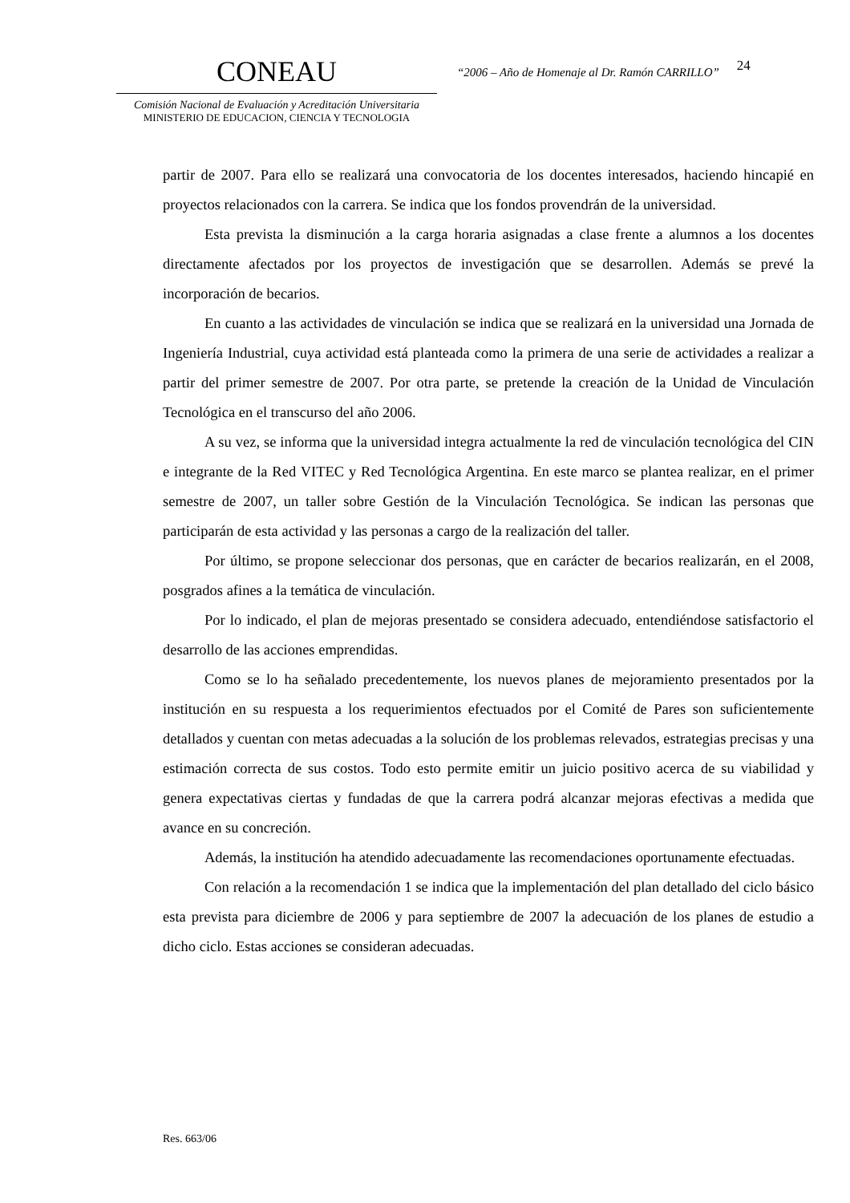CONEAU
Comisión Nacional de Evaluación y Acreditación Universitaria
MINISTERIO DE EDUCACION, CIENCIA Y TECNOLOGIA
“2006 – Año de Homenaje al Dr. Ramón CARRILLO”
24
partir de 2007. Para ello se realizará una convocatoria de los docentes interesados, haciendo hincapié en proyectos relacionados con la carrera. Se indica que los fondos provendrán de la universidad.
Esta prevista la disminución a la carga horaria asignadas a clase frente a alumnos a los docentes directamente afectados por los proyectos de investigación que se desarrollen. Además se prevé la incorporación de becarios.
En cuanto a las actividades de vinculación se indica que se realizará en la universidad una Jornada de Ingeniería Industrial, cuya actividad está planteada como la primera de una serie de actividades a realizar a partir del primer semestre de 2007. Por otra parte, se pretende la creación de la Unidad de Vinculación Tecnológica en el transcurso del año 2006.
A su vez, se informa que la universidad integra actualmente la red de vinculación tecnológica del CIN e integrante de la Red VITEC y Red Tecnológica Argentina. En este marco se plantea realizar, en el primer semestre de 2007, un taller sobre Gestión de la Vinculación Tecnológica. Se indican las personas que participarán de esta actividad y las personas a cargo de la realización del taller.
Por último, se propone seleccionar dos personas, que en carácter de becarios realizarán, en el 2008, posgrados afines a la temática de vinculación.
Por lo indicado, el plan de mejoras presentado se considera adecuado, entendiéndose satisfactorio el desarrollo de las acciones emprendidas.
Como se lo ha señalado precedentemente, los nuevos planes de mejoramiento presentados por la institución en su respuesta a los requerimientos efectuados por el Comité de Pares son suficientemente detallados y cuentan con metas adecuadas a la solución de los problemas relevados, estrategias precisas y una estimación correcta de sus costos. Todo esto permite emitir un juicio positivo acerca de su viabilidad y genera expectativas ciertas y fundadas de que la carrera podrá alcanzar mejoras efectivas a medida que avance en su concreción.
Además, la institución ha atendido adecuadamente las recomendaciones oportunamente efectuadas.
Con relación a la recomendación 1 se indica que la implementación del plan detallado del ciclo básico esta prevista para diciembre de 2006 y para septiembre de 2007 la adecuación de los planes de estudio a dicho ciclo. Estas acciones se consideran adecuadas.
Res. 663/06